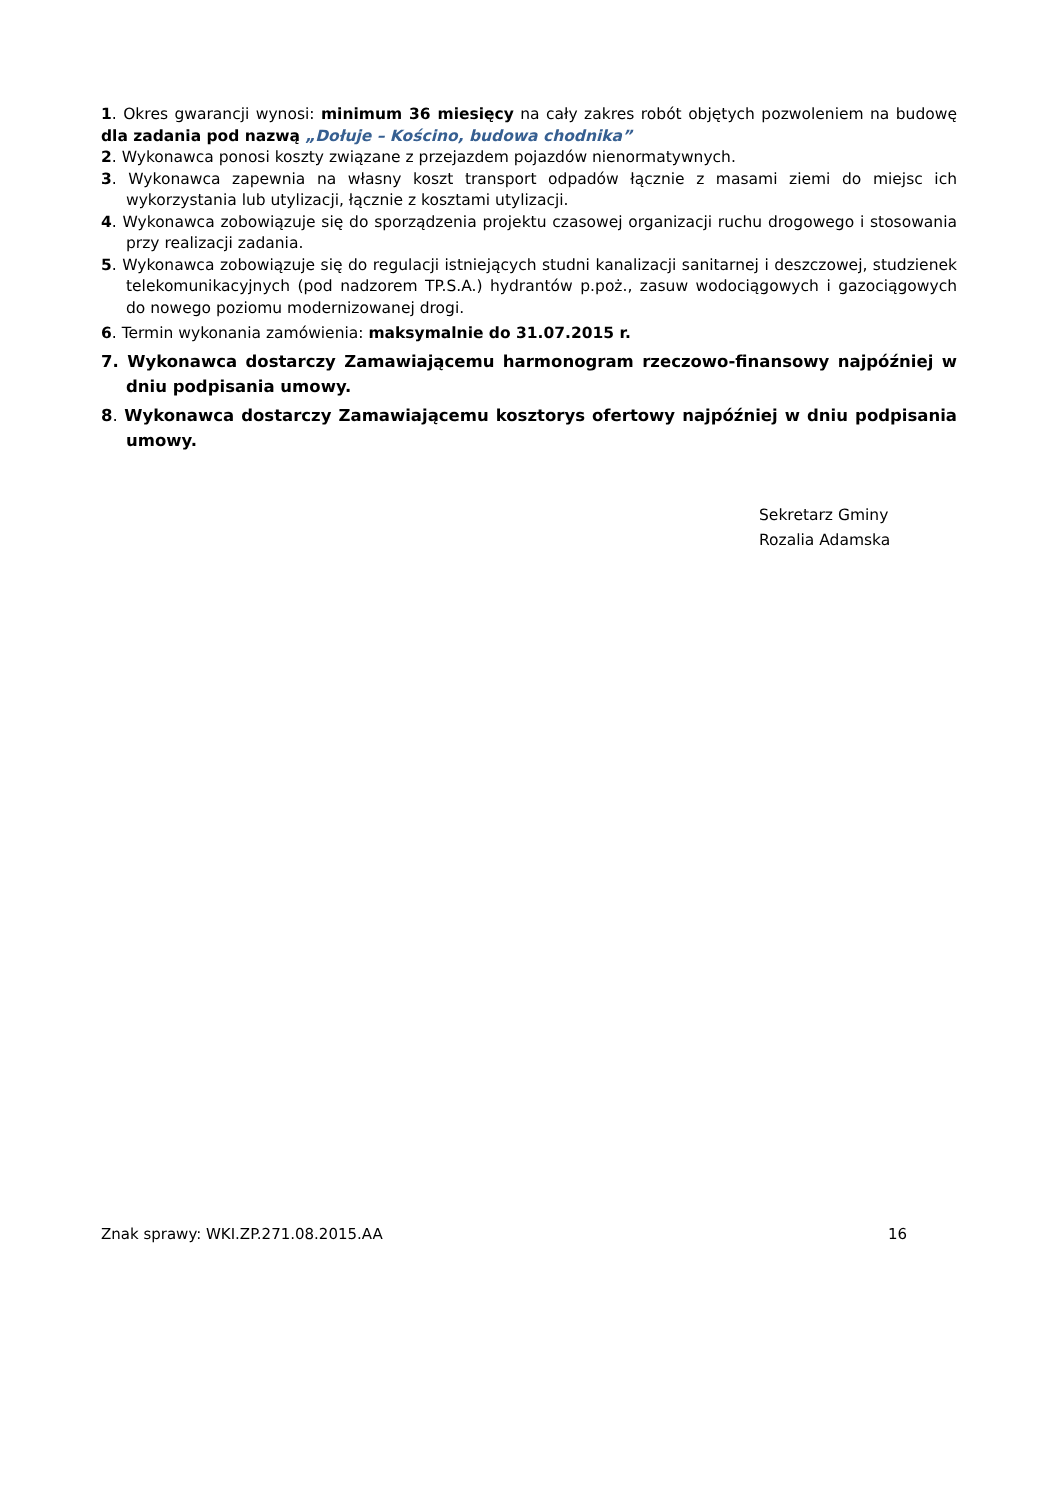1. Okres gwarancji wynosi: minimum 36 miesięcy na cały zakres robót objętych pozwoleniem na budowę dla zadania pod nazwą „Dołuje – Kościno, budowa chodnika”
2. Wykonawca ponosi koszty związane z przejazdem pojazdów nienormatywnych.
3. Wykonawca zapewnia na własny koszt transport odpadów łącznie z masami ziemi do miejsc ich wykorzystania lub utylizacji, łącznie z kosztami utylizacji.
4. Wykonawca zobowiązuje się do sporządzenia projektu czasowej organizacji ruchu drogowego i stosowania przy realizacji zadania.
5. Wykonawca zobowiązuje się do regulacji istniejących studni kanalizacji sanitarnej i deszczowej, studzienek telekomunikacyjnych (pod nadzorem TP.S.A.) hydrantów p.poż., zasuw wodociągowych i gazociągowych do nowego poziomu modernizowanej drogi.
6. Termin wykonania zamówienia: maksymalnie do 31.07.2015 r.
7. Wykonawca dostarczy Zamawiającemu harmonogram rzeczowo-finansowy najpóźniej w dniu podpisania umowy.
8. Wykonawca dostarczy Zamawiającemu kosztorys ofertowy najpóźniej w dniu podpisania umowy.
Sekretarz Gminy
Rozalia Adamska
Znak sprawy: WKI.ZP.271.08.2015.AA 16